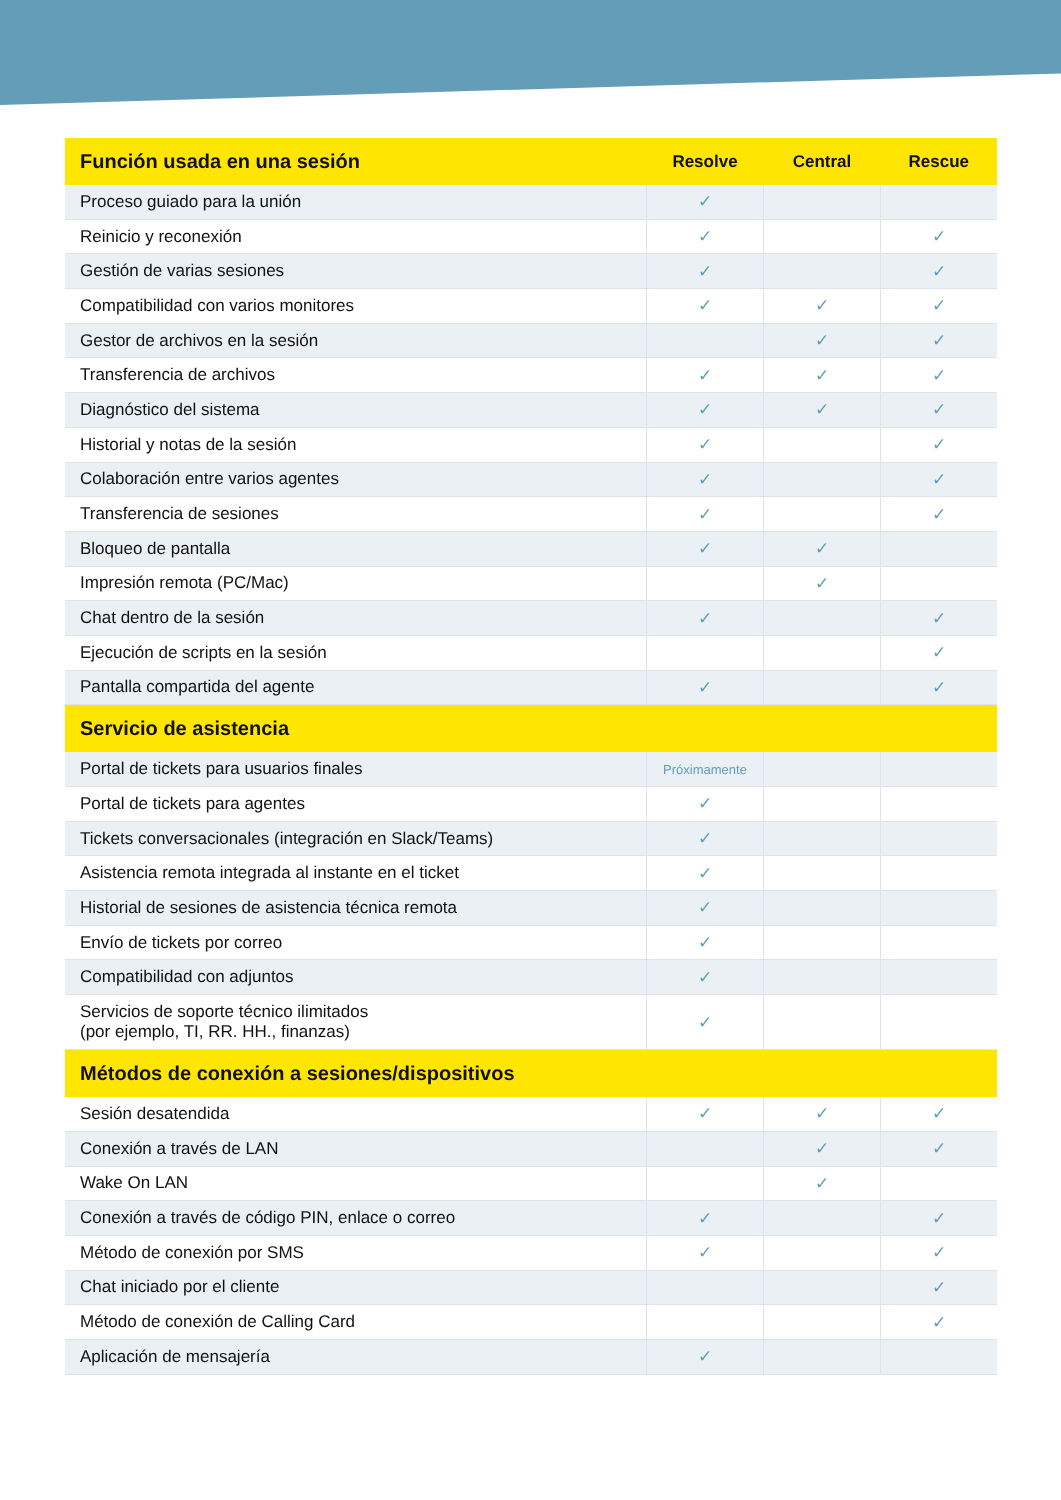| Función usada en una sesión | Resolve | Central | Rescue |
| --- | --- | --- | --- |
| Proceso guiado para la unión | ✓ | | |
| Reinicio y reconexión | ✓ | | ✓ |
| Gestión de varias sesiones | ✓ | | ✓ |
| Compatibilidad con varios monitores | ✓ | ✓ | ✓ |
| Gestor de archivos en la sesión | | ✓ | ✓ |
| Transferencia de archivos | ✓ | ✓ | ✓ |
| Diagnóstico del sistema | ✓ | ✓ | ✓ |
| Historial y notas de la sesión | ✓ | | ✓ |
| Colaboración entre varios agentes | ✓ | | ✓ |
| Transferencia de sesiones | ✓ | | ✓ |
| Bloqueo de pantalla | ✓ | ✓ | |
| Impresión remota (PC/Mac) | | ✓ | |
| Chat dentro de la sesión | ✓ | | ✓ |
| Ejecución de scripts en la sesión | | | ✓ |
| Pantalla compartida del agente | ✓ | | ✓ |
| Servicio de asistencia | | | |
| Portal de tickets para usuarios finales | Próximamente | | |
| Portal de tickets para agentes | ✓ | | |
| Tickets conversacionales (integración en Slack/Teams) | ✓ | | |
| Asistencia remota integrada al instante en el ticket | ✓ | | |
| Historial de sesiones de asistencia técnica remota | ✓ | | |
| Envío de tickets por correo | ✓ | | |
| Compatibilidad con adjuntos | ✓ | | |
| Servicios de soporte técnico ilimitados (por ejemplo, TI, RR. HH., finanzas) | ✓ | | |
| Métodos de conexión a sesiones/dispositivos | | | |
| Sesión desatendida | ✓ | ✓ | ✓ |
| Conexión a través de LAN | | ✓ | ✓ |
| Wake On LAN | | ✓ | |
| Conexión a través de código PIN, enlace o correo | ✓ | | ✓ |
| Método de conexión por SMS | ✓ | | ✓ |
| Chat iniciado por el cliente | | | ✓ |
| Método de conexión de Calling Card | | | ✓ |
| Aplicación de mensajería | ✓ | | |